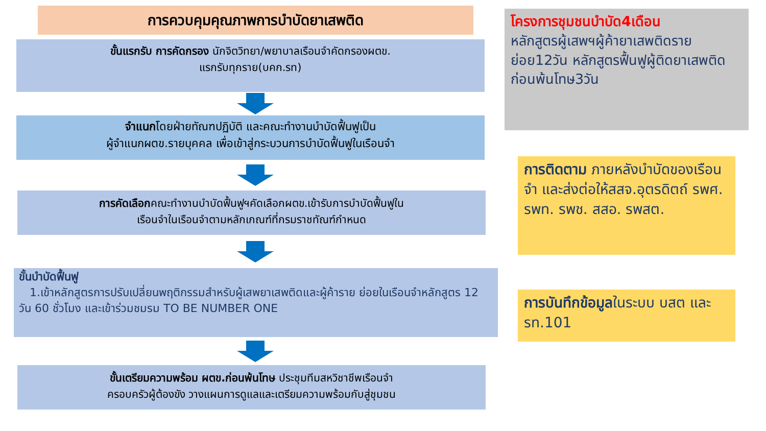การควบคุมคุณภาพการบำบัดยาเสพติด
ขั้นแรกรับ การคัดกรอง นักจิตวิทยา/พยาบาลเรือนจำคัดกรองผตข.
แรกรับทุกราย(บคก.รท)
จำแนกโดยฝ่ายทัณฑปฏิบัติ และคณะทำงานบำบัดฟื้นฟูเป็น
ผู้จำแนกผตข.รายบุคคล เพื่อเข้าสู่กระบวนการบำบัดฟื้นฟูในเรือนจำ
การคัดเลือกคณะทำงานบำบัดฟื้นฟูฯคัดเลือกผตข.เข้ารับการบำบัดฟื้นฟูใน
เรือนจำในเรือนจำตามหลักเกณฑ์ที่กรมราชทัณฑ์กำหนด
ขั้นบำบัดฟื้นฟู
1.เข้าหลักสูตรการปรับเปลี่ยนพฤติกรรมสำหรับผู้เสพยาเสพติดและผู้ค้าราย ย่อยในเรือนจำหลักสูตร 12 วัน 60 ชั่วโมง และเข้าร่วมชมรม TO BE NUMBER ONE
ขั้นเตรียมความพร้อม ผตข.ก่อนพ้นโทษ ประชุมทีมสหวิชาชีพเรือนจำ
ครอบครัวผู้ต้องขัง วางแผนการดูแลและเตรียมความพร้อมกับสู่ชุมชน
โครงการชุมชนบำบัด4เดือน
หลักสูตรผู้เสพฯผู้ค้ายาเสพติดรายย่อย12วัน หลักสูตรฟื้นฟูผู้ติดยาเสพติดก่อนพ้นโทษ3วัน
การติดตาม ภายหลังบำบัดของเรือนจำ และส่งต่อให้สสจ.อุตรดิตถ์ รพศ. รพท. รพช. สสอ. รพสต.
การบันทึกข้อมูลในระบบ บสต และรท.101